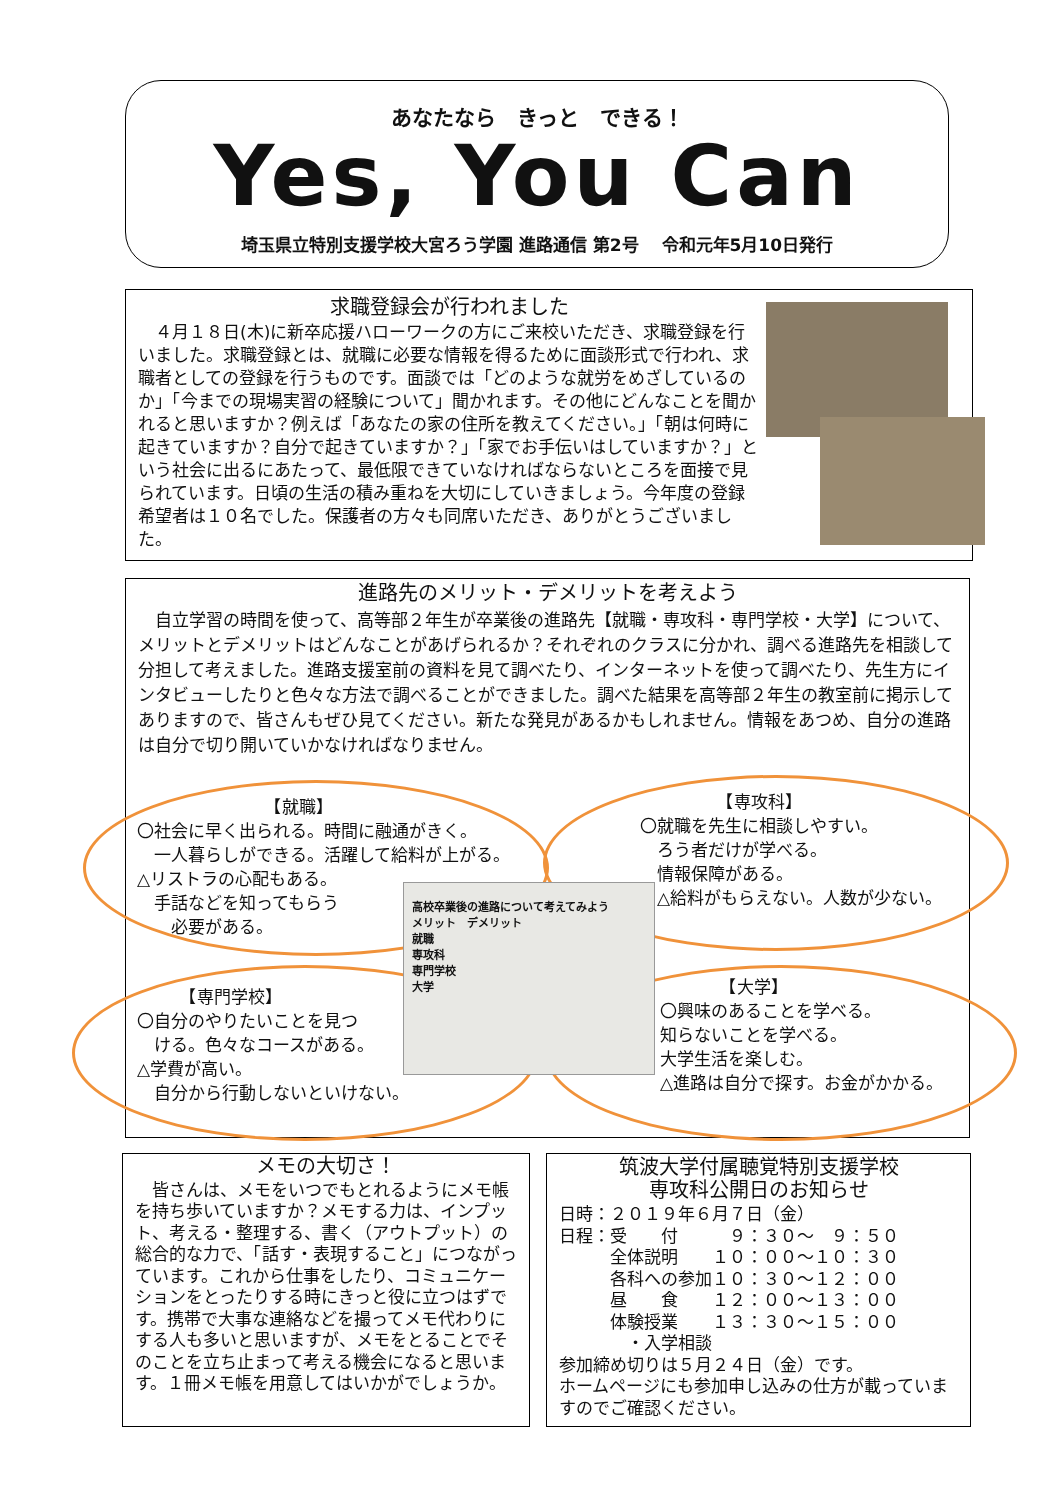あなたなら　きっと　できる！
Yes, You Can
埼玉県立特別支援学校大宮ろう学園 進路通信 第2号　 令和元年5月10日発行
求職登録会が行われました
　４月１８日(木)に新卒応援ハローワークの方にご来校いただき、求職登録を行いました。求職登録とは、就職に必要な情報を得るために面談形式で行われ、求職者としての登録を行うものです。面談では「どのような就労をめざしているのか」「今までの現場実習の経験について」聞かれます。その他にどんなことを聞かれると思いますか？例えば「あなたの家の住所を教えてください。」「朝は何時に起きていますか？自分で起きていますか？」「家でお手伝いはしていますか？」という社会に出るにあたって、最低限できていなければならないところを面接で見られています。日頃の生活の積み重ねを大切にしていきましょう。今年度の登録希望者は１０名でした。保護者の方々も同席いただき、ありがとうございました。
進路先のメリット・デメリットを考えよう
　自立学習の時間を使って、高等部２年生が卒業後の進路先【就職・専攻科・専門学校・大学】について、メリットとデメリットはどんなことがあげられるか？それぞれのクラスに分かれ、調べる進路先を相談して分担して考えました。進路支援室前の資料を見て調べたり、インターネットを使って調べたり、先生方にインタビューしたりと色々な方法で調べることができました。調べた結果を高等部２年生の教室前に掲示してありますので、皆さんもぜひ見てください。新たな発見があるかもしれません。情報をあつめ、自分の進路は自分で切り開いていかなければなりません。
　　　　　　　　【就職】
〇社会に早く出られる。時間に融通がきく。
　一人暮らしができる。活躍して給料が上がる。
△リストラの心配もある。
　手話などを知ってもらう
　　必要がある。
　　　　　【専攻科】
〇就職を先生に相談しやすい。
　ろう者だけが学べる。
　情報保障がある。
　△給料がもらえない。人数が少ない。
高校卒業後の進路について考えてみよう
メリット　デメリット
就職
専攻科
専門学校
大学
　　　【専門学校】
〇自分のやりたいことを見つ
　ける。色々なコースがある。
△学費が高い。
　自分から行動しないといけない。
　　　　【大学】
〇興味のあることを学べる。
知らないことを学べる。
大学生活を楽しむ。
△進路は自分で探す。お金がかかる。
メモの大切さ！
　皆さんは、メモをいつでもとれるようにメモ帳を持ち歩いていますか？メモする力は、インプット、考える・整理する、書く（アウトプット）の総合的な力で、「話す・表現すること」につながっています。これから仕事をしたり、コミュニケーションをとったりする時にきっと役に立つはずです。携帯で大事な連絡などを撮ってメモ代わりにする人も多いと思いますが、メモをとることでそのことを立ち止まって考える機会になると思います。１冊メモ帳を用意してはいかがでしょうか。
筑波大学付属聴覚特別支援学校
専攻科公開日のお知らせ
日時：２０１９年６月７日（金）
日程：受　　付　　　９：３０～　９：５０
　　　全体説明　　１０：００～１０：３０
　　　各科への参加１０：３０～１２：００
　　　昼　　食　　１２：００～１３：００
　　　体験授業　　１３：３０～１５：００
　　　　・入学相談
参加締め切りは５月２４日（金）です。
ホームページにも参加申し込みの仕方が載っていますのでご確認ください。